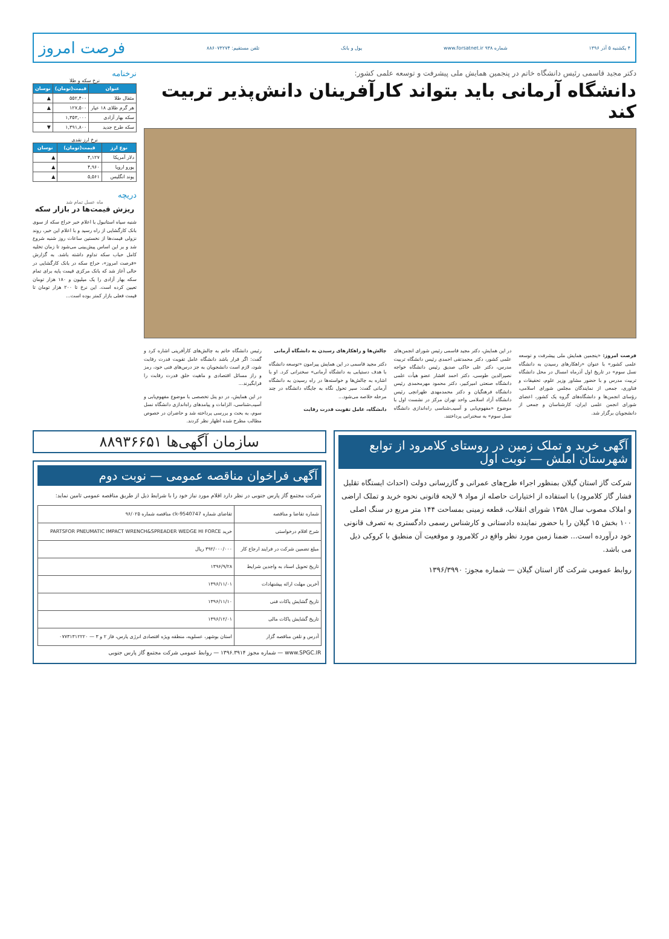۴ یکشنبه ۵ آذر ۱۳۹۶ شماره ۹۳۸ www.forsatnet.ir پول و بانک تلفن مستقیم: ۸۸۶۰۷۳۲۷۴
فرصت امروز
دکتر مجید قاسمی رئیس دانشگاه خاتم در پنجمین همایش ملی پیشرفت و توسعه علمی کشور:
دانشگاه آرمانی باید بتواند کارآفرینان دانش‌پذیر تربیت کند
فرصت امروز: «پنجمین همایش ملی پیشرفت و توسعه علمی کشور» با عنوان «راهکارهای رسیدن به دانشگاه نسل سوم» در تاریخ اول آذرماه امسال در محل دانشگاه تربیت مدرس و با حضور مشاور وزیر علوم، تحقیقات و فناوری، جمعی از نمایندگان مجلس شورای اسلامی، رؤسای انجمن‌ها و دانشگاه‌های گروه یک کشور، اعضای شورای انجمن علمی ایران، کارشناسان و جمعی از دانشجویان برگزار شد.
در این همایش، دکتر مجید قاسمی رئیس شورای انجمن‌های علمی کشور، دکتر محمدتقی احمدی رئیس دانشگاه تربیت مدرس، دکتر علی خاکی صدیق رئیس دانشگاه خواجه نصیرالدین طوسی، دکتر احمد افشار عضو هیأت علمی دانشگاه صنعتی امیرکبیر، دکتر محمود مهرمحمدی رئیس دانشگاه فرهنگیان و دکتر محمدمهدی طهرانچی رئیس دانشگاه آزاد اسلامی واحد تهران مرکز در نشست اول با موضوع «مفهوم‌یابی و آسیب‌شناسی راه‌اندازی دانشگاه نسل سوم» به سخنرانی پرداختند.
چالش‌ها و راهکارهای رسیدن به دانشگاه آرمانی
دکتر مجید قاسمی در این همایش پیرامون «توسعه دانشگاه با هدف دستیابی به دانشگاه آرمانی» سخنرانی کرد. او با اشاره به چالش‌ها و خواسته‌ها در راه رسیدن به دانشگاه آرمانی گفت: سیر تحول نگاه به جایگاه دانشگاه در چند مرحله خلاصه می‌شود...
دانشگاه، عامل تقویت قدرت رقابت
رئیس دانشگاه خاتم به چالش‌های کارآفرینی اشاره کرد و گفت: اگر قرار باشد دانشگاه عامل تقویت قدرت رقابت شود، لازم است دانشجویان به جز درس‌های فنی خود، رمز و راز مسائل اقتصادی و ماهیت خلق قدرت رقابت را فرابگیرند...
در این همایش، در دو پنل تخصصی با موضوع مفهوم‌یابی و آسیب‌شناسی، الزامات و پیامدهای راه‌اندازی دانشگاه نسل سوم، به بحث و بررسی پرداخته شد و حاضران در خصوص مطالب مطرح شده اظهار نظر کردند.
نرخنامه
نرخ سکه و طلا
| عنوان | قیمت(تومان) | نوسان |
| --- | --- | --- |
| مثقال طلا | ۵۵۲,۴۰۰ | ▲ |
| هر گرم طلای ۱۸ عیار | ۱۲۷,۵۰۰ | ▲ |
| سکه بهار آزادی | ۱,۳۵۳,۰۰۰ | |
| سکه طرح جدید | ۱,۳۹۱,۸۰۰ | ▼ |
نرخ ارز نقدی
| نوع ارز | قیمت(تومان) | نوسان |
| --- | --- | --- |
| دلار آمریکا | ۴,۱۲۷ | ▲ |
| یورو اروپا | ۴,۹۶۰ | ▲ |
| پوند انگلیس | ۵,۵۶۱ | ▲ |
دریچه
ماه عسل تمام شد
ریزش قیمت‌ها در بازار سکه
شنبه سیاه استانبول با اعلام خبر حراج سکه از سوی بانک کارگشایی از راه رسید و با اعلام این خبر، روند نزولی قیمت‌ها از نخستین ساعات روز شنبه شروع شد و بر این اساس پیش‌بینی می‌شود تا زمان تخلیه کامل حباب سکه تداوم داشته باشد. به گزارش «فرصت امروز»، حراج سکه در بانک کارگشایی در حالی آغاز شد که بانک مرکزی قیمت پایه برای تمام سکه بهار آزادی را یک میلیون و ۱۸۰ هزار تومان تعیین کرده است. این نرخ تا ۲۰۰ هزار تومان تا قیمت فعلی بازار کمتر بوده است...
آگهی خرید و تملک زمین در روستای کلامرود از توابع شهرستان املش — نوبت اول
شرکت گاز استان گیلان بمنظور اجراء طرح‌های عمرانی و گازرسانی دولت (احداث ایستگاه تقلیل فشار گاز کلامرود) با استفاده از اختیارات حاصله از مواد ۹ لایحه قانونی نحوه خرید و تملک اراضی و املاک مصوب سال ۱۳۵۸ شورای انقلاب، قطعه زمینی بمساحت ۱۴۴ متر مربع در سنگ اصلی ۱۰۰ بخش ۱۵ گیلان را با حضور نماینده دادستانی و کارشناس رسمی دادگستری به تصرف قانونی خود درآورده است... ضمنا زمین مورد نظر واقع در کلامرود و موقعیت آن منطبق با کروکی ذیل می باشد.
روابط عمومی شرکت گاز استان گیلان — شماره مجوز: ۱۳۹۶/۳۹۹۰
سازمان آگهی‌ها ۸۸۹۳۶۶۵۱
آگهی فراخوان مناقصه عمومی — نوبت دوم
شرکت مجتمع گاز پارس جنوبی در نظر دارد اقلام مورد نیاز خود را با شرایط ذیل از طریق مناقصه عمومی تامین نماید:
| شماره تقاضا و مناقصه | تقاضای شماره 9540747-ck مناقصه شماره ۹۶/۰۲۵ |
| شرح اقلام درخواستی | خرید PARTSFOR PNEUMATIC IMPACT WRENCH&SPREADER WEDGE HI FORCE |
| مبلغ تضمین شرکت در فرایند ارجاع کار | ۳۹۲/۰۰۰/۰۰۰ ریال |
| تاریخ تحویل اسناد به واجدین شرایط | ۱۳۹۶/۹/۲۸ |
| آخرین مهلت ارائه پیشنهادات | ۱۳۹۶/۱۱/۰۱ |
| تاریخ گشایش پاکات فنی | ۱۳۹۶/۱۱/۱۰ |
| تاریخ گشایش پاکات مالی | ۱۳۹۶/۱۲/۰۱ |
| آدرس و تلفن مناقصه گزار | استان بوشهر، عسلویه، منطقه ویژه اقتصادی انرژی پارس، فاز ۲ و ۳ — ۰۷۷۳۱۳۱۲۲۲۰ |
www.SPGC.IR — شماره مجوز ۱۳۹۶.۳۹۱۴ — روابط عمومی شرکت مجتمع گاز پارس جنوبی